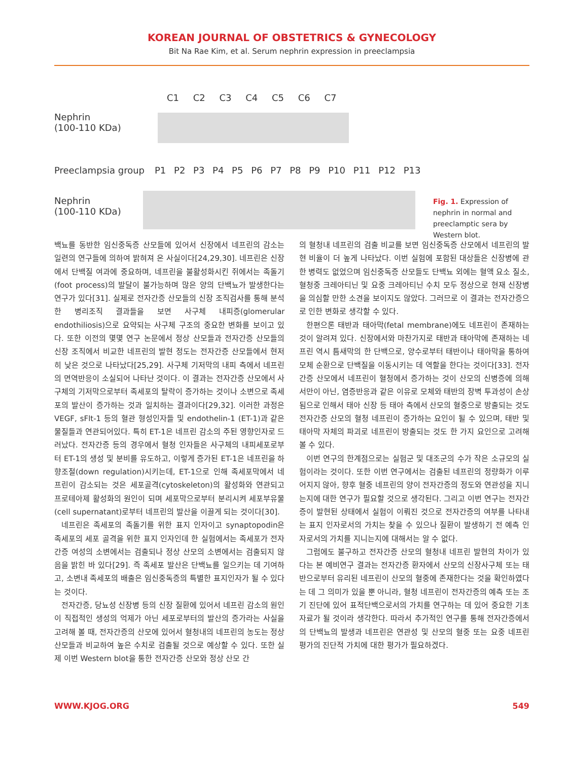KOREAN JOURNAL OF OBSTETRICS & GYNECOLOGY
Bit Na Rae Kim, et al. Serum nephrin expression in preeclampsia
C1 C2 C3 C4 C5 C6 C7
Nephrin
(100-110 KDa)
Preeclampsia group
P1 P2 P3 P4 P5 P6 P7 P8 P9 P10 P11 P12 P13
Nephrin
(100-110 KDa)
Fig. 1. Expression of nephrin in normal and preeclamptic sera by Western blot.
백뇨를 동반한 임신중독증 산모들에 있어서 신장에서 네프린의 감소는 일련의 연구들에 의하여 밝혀져 온 사실이다[24,29,30]. 네프린은 신장에서 단백질 여과에 중요하며, 네프린을 불활성화시킨 쥐에서는 족돌기(foot process)의 발달이 불가능하며 많은 양의 단백뇨가 발생한다는 연구가 있다[31]. 실제로 전자간증 산모들의 신장 조직검사를 통해 분석한 병리조직 결과들을 보면 사구체 내피증(glomerular endothiliosis)으로 요약되는 사구체 구조의 중요한 변화를 보이고 있다. 또한 이전의 몇몇 연구 논문에서 정상 산모들과 전자간증 산모들의 신장 조직에서 비교한 네프린의 발현 정도는 전자간증 산모들에서 현저히 낮은 것으로 나타났다[25,29]. 사구체 기저막의 내피 측에서 네프린의 면역반응이 소실되어 나타난 것이다. 이 결과는 전자간증 산모에서 사구체의 기저막으로부터 족세포의 탈락이 증가하는 것이나 소변으로 족세포의 발산이 증가하는 것과 일치하는 결과이다[29,32]. 이러한 과정은 VEGF, sFlt-1 등의 혈관 형성인자들 및 endothelin-1 (ET-1)과 같은 물질들과 연관되어있다. 특히 ET-1은 네프린 감소의 주된 영향인자로 드러났다. 전자간증 등의 경우에서 혈청 인자들은 사구체의 내피세포로부터 ET-1의 생성 및 분비를 유도하고, 이렇게 증가된 ET-1은 네프린을 하향조절(down regulation)시키는데, ET-1으로 인해 족세포막에서 네프린이 감소되는 것은 세포골격(cytoskeleton)의 활성화와 연관되고 프로테아제 활성화의 원인이 되며 세포막으로부터 분리시켜 세포부유물(cell supernatant)로부터 네프린의 발산을 이끌게 되는 것이다[30].
네프린은 족세포의 족돌기를 위한 표지 인자이고 synaptopodin은 족세포의 세포 골격을 위한 표지 인자인데 한 실험에서는 족세포가 전자간증 여성의 소변에서는 검출되나 정상 산모의 소변에서는 검출되지 않음을 밝힌 바 있다[29]. 즉 족세포 발산은 단백뇨를 일으키는 데 기여하고, 소변내 족세포의 배출은 임신중독증의 특별한 표지인자가 될 수 있다는 것이다.
전자간증, 당뇨성 신장병 등의 신장 질환에 있어서 네프린 감소의 원인이 직접적인 생성의 억제가 아닌 세포로부터의 발산의 증가라는 사실을 고려해 볼 때, 전자간증의 산모에 있어서 혈청내의 네프린의 농도는 정상 산모들과 비교하여 높은 수치로 검출될 것으로 예상할 수 있다. 또한 실제 이번 Western blot을 통한 전자간증 산모와 정상 산모 간
의 혈청내 네프린의 검출 비교를 보면 임신중독증 산모에서 네프린의 발현 비율이 더 높게 나타났다. 이번 실험에 포함된 대상들은 신장병에 관한 병력도 없었으며 임신중독증 산모들도 단백뇨 외에는 혈액 요소 질소, 혈청중 크레아티닌 및 요중 크레아티닌 수치 모두 정상으로 현재 신장병을 의심할 만한 소견을 보이지도 않았다. 그러므로 이 결과는 전자간증으로 인한 변화로 생각할 수 있다.
한편으론 태반과 태아막(fetal membrane)에도 네프린이 존재하는 것이 알려져 있다. 신장에서와 마찬가지로 태반과 태아막에 존재하는 네프린 역시 틈새막의 한 단백으로, 양수로부터 태반이나 태아막을 통하여 모체 순환으로 단백질을 이동시키는 데 역할을 한다는 것이다[33]. 전자간증 산모에서 네프린이 혈청에서 증가하는 것이 산모의 신병증에 의해서만이 아닌, 염증반응과 같은 이유로 모체와 태반의 장벽 투과성이 손상됨으로 인해서 태아 신장 등 태아 측에서 산모의 혈중으로 방출되는 것도 전자간증 산모의 혈청 네프린이 증가하는 요인이 될 수 있으며, 태반 및 태아막 자체의 파괴로 네프린이 방출되는 것도 한 가지 요인으로 고려해볼 수 있다.
이번 연구의 한계점으로는 실험군 및 대조군의 수가 작은 소규모의 실험이라는 것이다. 또한 이번 연구에서는 검출된 네프린의 정량화가 이루어지지 않아, 향후 혈중 네프린의 양이 전자간증의 정도와 연관성을 지니는지에 대한 연구가 필요할 것으로 생각된다. 그리고 이번 연구는 전자간증이 발현된 상태에서 실험이 이뤄진 것으로 전자간증의 여부를 나타내는 표지 인자로서의 가치는 찾을 수 있으나 질환이 발생하기 전 예측 인자로서의 가치를 지니는지에 대해서는 알 수 없다.
그럼에도 불구하고 전자간증 산모의 혈청내 네프린 발현의 차이가 있다는 본 예비연구 결과는 전자간증 환자에서 산모의 신장사구체 또는 태반으로부터 유리된 네프린이 산모의 혈중에 존재한다는 것을 확인하였다는 데 그 의미가 있을 뿐 아니라, 혈청 네프린이 전자간증의 예측 또는 조기 진단에 있어 표적단백으로서의 가치를 연구하는 데 있어 중요한 기초 자료가 될 것이라 생각한다. 따라서 추가적인 연구를 통해 전자간증에서의 단백뇨의 발생과 네프린은 연관성 및 산모의 혈중 또는 요중 네프린 평가의 진단적 가치에 대한 평가가 필요하겠다.
WWW.KJOG.ORG 549